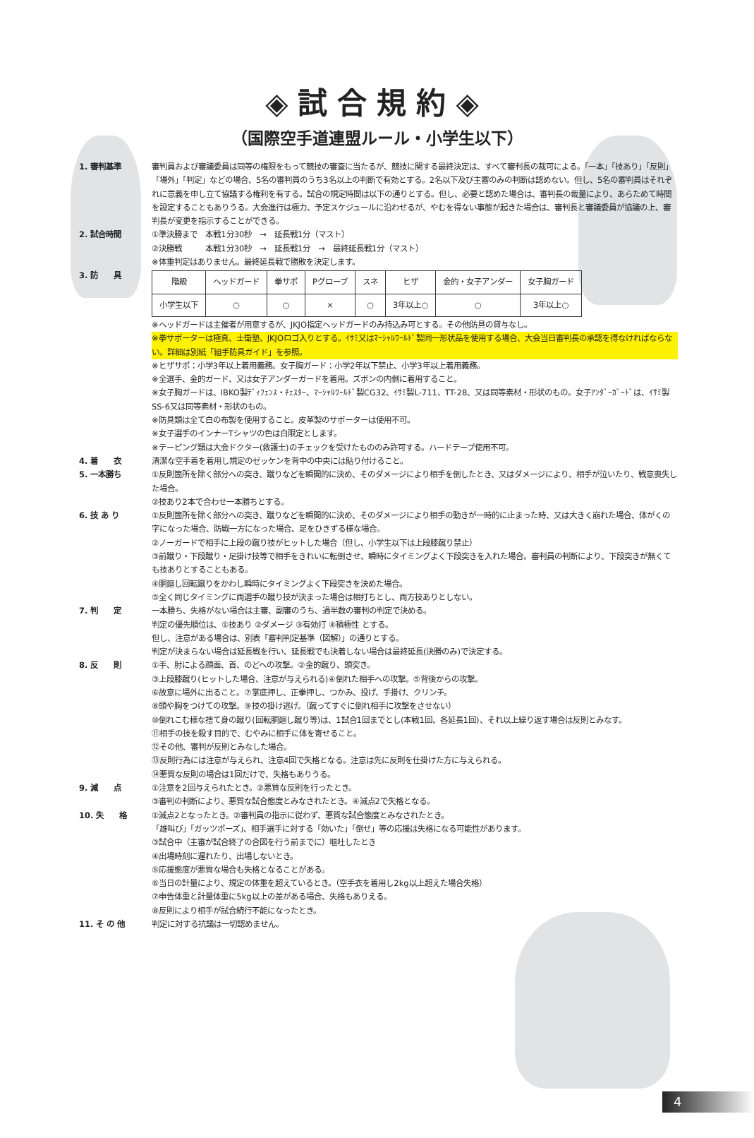◈試合規約◈
（国際空手道連盟ルール・小学生以下）
1. 審判基準 審判員および審議委員は同等の権限をもって競技の審査に当たるが、競技に関する最終決定は、すべて審判長の裁可による。「一本」「技あり」「反則」「場外」「判定」などの場合、5名の審判員のうち3名以上の判断で有効とする。2名以下及び主審のみの判断は認めない。但し、5名の審判員はそれぞれに意義を申し立て協議する権利を有する。試合の規定時間は以下の通りとする。但し、必要と認めた場合は、審判長の裁量により、あらためて時間を設定することもありうる。大会進行は極力、予定スケジュールに沿わせるが、やむを得ない事態が起きた場合は、審判長と審議委員が協議の上、審判長が変更を指示することができる。
2. 試合時間 ①準決勝まで　本戦1分30秒　→　延長戦1分（マスト）
②決勝戦　　　本戦1分30秒　→　延長戦1分　→　最終延長戦1分（マスト）
※体重判定はありません。最終延長戦で勝敗を決定します。
3. 防　　具
| 階級 | ヘッドガード | 拳サポ | Pグローブ | スネ | ヒザ | 金的・女子アンダー | 女子胸ガード |
| 小学生以下 | ○ | ○ | × | ○ | 3年以上○ | ○ | 3年以上○ |
※ヘッドガードは主催者が用意するが、JKJO指定ヘッドガードのみ持込み可とする。その他防具の貸与なし。
※拳サポーターは極真、士衛塾、JKJOロゴ入りとする。ｲｻﾐ又はﾏｰｼｬﾙﾜｰﾙﾄﾞ製同一形状品を使用する場合、大会当日審判長の承認を得なければならない。詳細は別紙「組手防具ガイド」を参照。
※ヒザサポ：小学3年以上着用義務。女子胸ガード：小学2年以下禁止、小学3年以上着用義務。
※全選手、金的ガード、又は女子アンダーガードを着用。ズボンの内側に着用すること。
※女子胸ガードは、IBKO製ﾃﾞｨﾌｪﾝｽ・ﾁｪｽﾀｰ、ﾏｰｼｬﾙﾜｰﾙﾄﾞ製CG32、ｲｻﾐ製L-711、TT-28、又は同等素材・形状のもの。女子ｱﾝﾀﾞｰｶﾞｰﾄﾞは、ｲｻﾐ製SS-6又は同等素材・形状のもの。
※防具類は全て白の布製を使用すること。皮革製のサポーターは使用不可。
※女子選手のインナーTシャツの色は白限定とします。
※テーピング類は大会ドクター(救護士)のチェックを受けたもののみ許可する。ハードテープ使用不可。
4. 着　　衣 清潔な空手着を着用し規定のゼッケンを背中の中央には貼り付けること。
5. 一本勝ち ①反則箇所を除く部分への突き、蹴りなどを瞬間的に決め、そのダメージにより相手を倒したとき、又はダメージにより、相手が泣いたり、戦意喪失した場合。
②技あり2本で合わせ一本勝ちとする。
6. 技 あ り ①反則箇所を除く部分への突き、蹴りなどを瞬間的に決め、そのダメージにより相手の動きが一時的に止まった時、又は大きく崩れた場合、体がくの字になった場合、防戦一方になった場合、足をひきずる様な場合。
②ノーガードで相手に上段の蹴り技がヒットした場合（但し、小学生以下は上段膝蹴り禁止）
③前蹴り・下段蹴り・足掛け技等で相手をきれいに転倒させ、瞬時にタイミングよく下段突きを入れた場合。審判員の判断により、下段突きが無くても技ありとすることもある。
④胴廻し回転蹴りをかわし瞬時にタイミングよく下段突きを決めた場合。
⑤全く同じタイミングに両選手の蹴り技が決まった場合は相打ちとし、両方技ありとしない。
7. 判　　定 一本勝ち、失格がない場合は主審、副審のうち、過半数の審判の判定で決める。
判定の優先順位は、①技あり ②ダメージ ③有効打 ④積極性 とする。
但し、注意がある場合は、別表「審判判定基準（図解）」の通りとする。
判定が決まらない場合は延長戦を行い、延長戦でも決着しない場合は最終延長(決勝のみ)で決定する。
8. 反　　則 ①手、肘による顔面、首、のどへの攻撃。②金的蹴り、頭突き。
③上段膝蹴り(ヒットした場合、注意が与えられる)④倒れた相手への攻撃。⑤背後からの攻撃。
⑥故意に場外に出ること。⑦掌底押し、正拳押し、つかみ、投げ、手掛け、クリンチ。
⑧頭や胸をつけての攻撃。⑨技の掛け逃げ。（蹴ってすぐに倒れ相手に攻撃をさせない）
⑩倒れこむ様な捨て身の蹴り(回転胴廻し蹴り等)は、1試合1回までとし(本戦1回、各延長1回)、それ以上繰り返す場合は反則とみなす。
⑪相手の技を殺す目的で、むやみに相手に体を寄せること。
⑫その他、審判が反則とみなした場合。
⑬反則行為には注意が与えられ、注意4回で失格となる。注意は先に反則を仕掛けた方に与えられる。
⑭悪質な反則の場合は1回だけで、失格もありうる。
9. 減　　点 ①注意を2回与えられたとき。②悪質な反則を行ったとき。
③審判の判断により、悪質な試合態度とみなされたとき。④減点2で失格となる。
10. 失　　格 ①減点2となったとき。②審判員の指示に従わず、悪質な試合態度とみなされたとき。
「雄叫び」「ガッツポーズ」、相手選手に対する「効いた」「倒せ」等の応援は失格になる可能性があります。
③試合中（主審が試合終了の合図を行う前までに）嘔吐したとき
④出場時刻に遅れたり、出場しないとき。
⑤応援態度が悪質な場合も失格となることがある。
⑥当日の計量により、規定の体重を超えているとき。（空手衣を着用し2kg以上超えた場合失格）
⑦申告体重と計量体重に5kg以上の差がある場合、失格もありえる。
⑧反則により相手が試合続行不能になったとき。
11. そ の 他 判定に対する抗議は一切認めません。
4